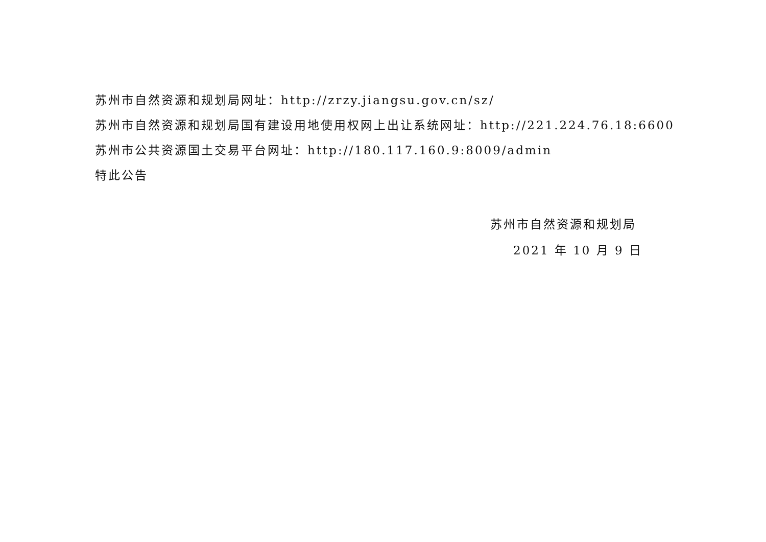苏州市自然资源和规划局网址：http://zrzy.jiangsu.gov.cn/sz/
苏州市自然资源和规划局国有建设用地使用权网上出让系统网址：http://221.224.76.18:6600
苏州市公共资源国土交易平台网址：http://180.117.160.9:8009/admin
特此公告
苏州市自然资源和规划局
2021 年 10 月 9 日